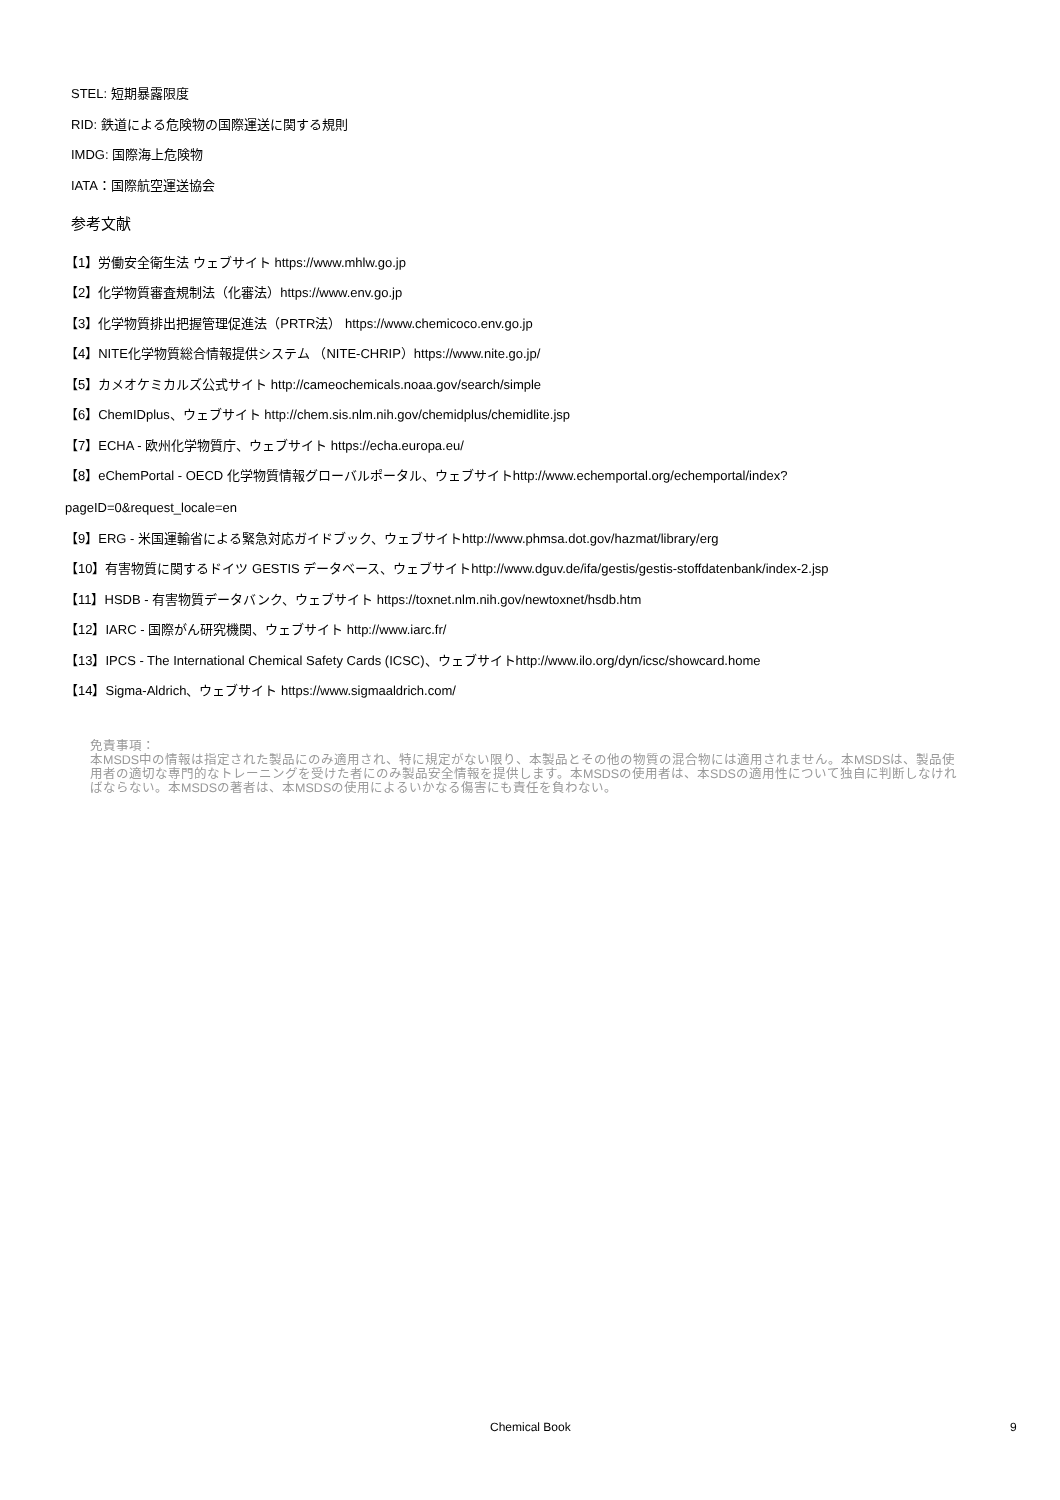STEL: 短期暴露限度
RID: 鉄道による危険物の国際運送に関する規則
IMDG: 国際海上危険物
IATA：国際航空運送協会
参考文献
【1】労働安全衛生法 ウェブサイト https://www.mhlw.go.jp
【2】化学物質審査規制法（化審法）https://www.env.go.jp
【3】化学物質排出把握管理促進法（PRTR法） https://www.chemicoco.env.go.jp
【4】NITE化学物質総合情報提供システム （NITE-CHRIP）https://www.nite.go.jp/
【5】カメオケミカルズ公式サイト http://cameochemicals.noaa.gov/search/simple
【6】ChemIDplus、ウェブサイト http://chem.sis.nlm.nih.gov/chemidplus/chemidlite.jsp
【7】ECHA - 欧州化学物質庁、ウェブサイト https://echa.europa.eu/
【8】eChemPortal - OECD 化学物質情報グローバルポータル、ウェブサイトhttp://www.echemportal.org/echemportal/index?
pageID=0&request_locale=en
【9】ERG - 米国運輸省による緊急対応ガイドブック、ウェブサイトhttp://www.phmsa.dot.gov/hazmat/library/erg
【10】有害物質に関するドイツ GESTIS データベース、ウェブサイトhttp://www.dguv.de/ifa/gestis/gestis-stoffdatenbank/index-2.jsp
【11】HSDB - 有害物質データバンク、ウェブサイト https://toxnet.nlm.nih.gov/newtoxnet/hsdb.htm
【12】IARC - 国際がん研究機関、ウェブサイト http://www.iarc.fr/
【13】IPCS - The International Chemical Safety Cards (ICSC)、ウェブサイトhttp://www.ilo.org/dyn/icsc/showcard.home
【14】Sigma-Aldrich、ウェブサイト https://www.sigmaaldrich.com/
免責事項：
本MSDS中の情報は指定された製品にのみ適用され、特に規定がない限り、本製品とその他の物質の混合物には適用されません。本MSDSは、製品使用者の適切な専門的なトレーニングを受けた者にのみ製品安全情報を提供します。本MSDSの使用者は、本SDSの適用性について独自に判断しなければならない。本MSDSの著者は、本MSDSの使用によるいかなる傷害にも責任を負わない。
Chemical Book 9